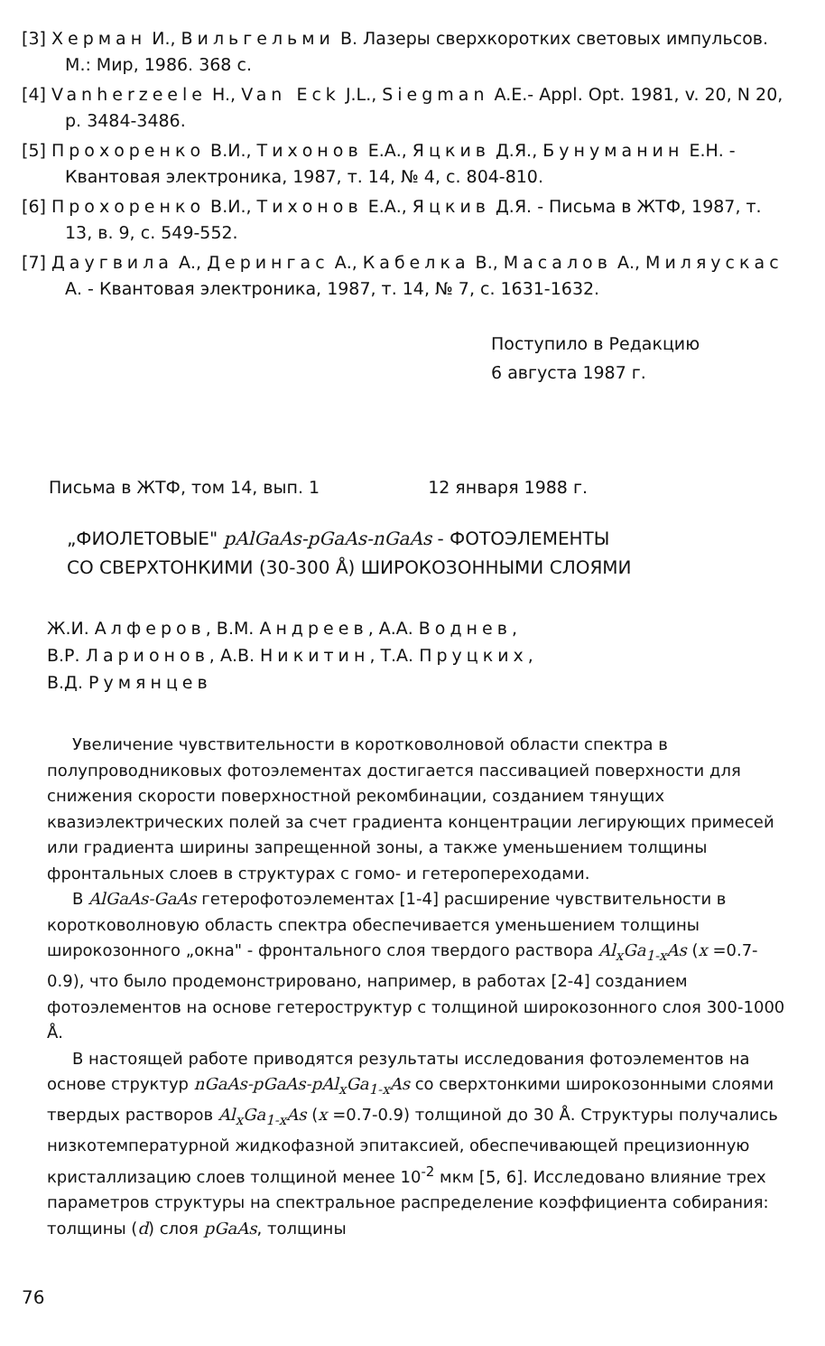[3] Херман И., Вильгельми В. Лазеры сверхкоротких световых импульсов. М.: Мир, 1986. 368 с.
[4] Vanherzeele H., Van Eck J.L., Siegman A.E.- Appl. Opt. 1981, v. 20, N 20, p. 3484-3486.
[5] Прохоренко В.И., Тихонов Е.А., Яцкив Д.Я., Бунyманин Е.Н. - Квантовая электроника, 1987, т. 14, № 4, с. 804-810.
[6] Прохоренко В.И., Тихонов Е.А., Яцкив Д.Я. - Письма в ЖТФ, 1987, т. 13, в. 9, с. 549-552.
[7] Даугвила А., Дерингас А., Кабелка В., Масалов А., Миляускас А. - Квантовая электроника, 1987, т. 14, № 7, с. 1631-1632.
Поступило в Редакцию
6 августа 1987 г.
Письма в ЖТФ, том 14, вып. 1 12 января 1988 г.
„ФИОЛЕТОВЫЕ" pAlGaAs-pGaAs-nGaAs - ФОТОЭЛЕМЕНТЫ
СО СВЕРХТОНКИМИ (30-300 Å) ШИРОКОЗОННЫМИ СЛОЯМИ
Ж.И. Алферов, В.М. Андреев, А.А. Воднев,
В.Р. Ларионов, А.В. Никитин, Т.А. Пруцких,
В.Д. Румянцев
Увеличение чувствительности в коротковолновой области спектра в полупроводниковых фотоэлементах достигается пассивацией поверхности для снижения скорости поверхностной рекомбинации, созданием тянущих квазиэлектрических полей за счет градиента концентрации легирующих примесей или градиента ширины запрещенной зоны, а также уменьшением толщины фронтальных слоев в структурах с гомо- и гетеропереходами.
В AlGaAs-GaAs гетерофотоэлементах [1-4] расширение чувствительности в коротковолновую область спектра обеспечивается уменьшением толщины широкозонного „окна" - фронтального слоя твердого раствора Al<sub>x</sub>Ga<sub>1-x</sub>As (x =0.7-0.9), что было продемонстрировано, например, в работах [2-4] созданием фотоэлементов на основе гетероструктур с толщиной широкозонного слоя 300-1000 Å.
В настоящей работе приводятся результаты исследования фотоэлементов на основе структур nGaAs-pGaAs-pAl<sub>x</sub>Ga<sub>1-x</sub>As со сверхтонкими широкозонными слоями твердых растворов Al<sub>x</sub>Ga<sub>1-x</sub>As (x =0.7-0.9) толщиной до 30 Å. Структуры получались низкотемпературной жидкофазной эпитаксией, обеспечивающей прецизионную кристаллизацию слоев толщиной менее 10<sup>-2</sup> мкм [5, 6]. Исследовано влияние трех параметров структуры на спектральное распределение коэффициента собирания: толщины (d) слоя pGaAs, толщины
76